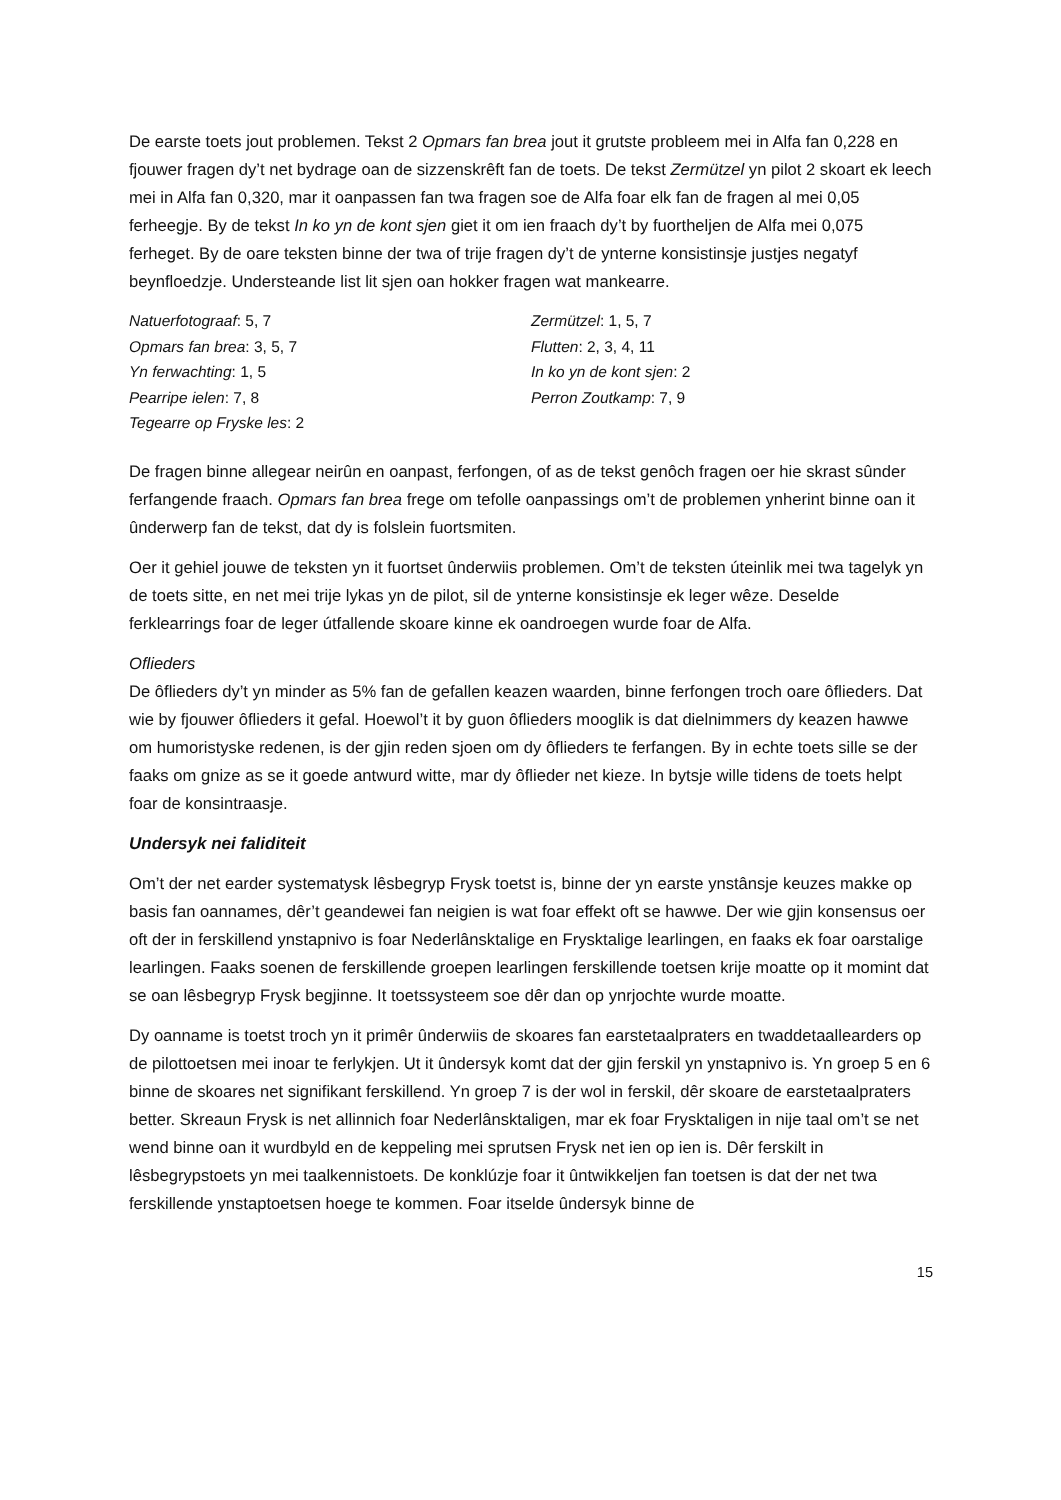De earste toets jout problemen. Tekst 2 Opmars fan brea jout it grutste probleem mei in Alfa fan 0,228 en fjouwer fragen dy’t net bydrage oan de sizzenskrêft fan de toets. De tekst Zermützel yn pilot 2 skoart ek leech mei in Alfa fan 0,320, mar it oanpassen fan twa fragen soe de Alfa foar elk fan de fragen al mei 0,05 ferheegje. By de tekst In ko yn de kont sjen giet it om ien fraach dy’t by fuortheljen de Alfa mei 0,075 ferheget. By de oare teksten binne der twa of trije fragen dy’t de ynterne konsistinsje justjes negatyf beynfloedzje. Understeande list lit sjen oan hokker fragen wat mankearre.
Natuerfotograaf: 5, 7
Opmars fan brea: 3, 5, 7
Yn ferwachting: 1, 5
Pearripe ielen: 7, 8
Tegearre op Fryske les: 2
Zermützel: 1, 5, 7
Flutten: 2, 3, 4, 11
In ko yn de kont sjen: 2
Perron Zoutkamp: 7, 9
De fragen binne allegear neirûn en oanpast, ferfongen, of as de tekst genôch fragen oer hie skrast sûnder ferfangende fraach. Opmars fan brea frege om tefolle oanpassings om’t de problemen ynherint binne oan it ûnderwerp fan de tekst, dat dy is folslein fuortsmiten.
Oer it gehiel jouwe de teksten yn it fuortset ûnderwiis problemen. Om’t de teksten úteinlik mei twa tagelyk yn de toets sitte, en net mei trije lykas yn de pilot, sil de ynterne konsistinsje ek leger wêze. Deselde ferklearrings foar de leger útfallende skoare kinne ek oandroegen wurde foar de Alfa.
Oflieders
De ôflieders dy’t yn minder as 5% fan de gefallen keazen waarden, binne ferfongen troch oare ôflieders. Dat wie by fjouwer ôflieders it gefal. Hoewol’t it by guon ôflieders mooglik is dat dielnimmers dy keazen hawwe om humoristyske redenen, is der gjin reden sjoen om dy ôflieders te ferfangen. By in echte toets sille se der faaks om gnize as se it goede antwurd witte, mar dy ôflieder net kieze. In bytsje wille tidens de toets helpt foar de konsintraasje.
Undersyk nei faliditeit
Om’t der net earder systematysk lêsbegryp Frysk toetst is, binne der yn earste ynstânsje keuzes makke op basis fan oannames, dêr’t geandewei fan neigien is wat foar effekt oft se hawwe. Der wie gjin konsensus oer oft der in ferskillend ynstapnivo is foar Nederlânsktalige en Frysktalige learlingen, en faaks ek foar oarstalige learlingen. Faaks soenen de ferskillende groepen learlingen ferskillende toetsen krije moatte op it momint dat se oan lêsbegryp Frysk begjinne. It toetssysteem soe dêr dan op ynrjochte wurde moatte.
Dy oanname is toetst troch yn it primêr ûnderwiis de skoares fan earstetaalpraters en twaddetaallearders op de pilottoetsen mei inoar te ferlykjen. Ut it ûndersyk komt dat der gjin ferskil yn ynstapnivo is. Yn groep 5 en 6 binne de skoares net signifikant ferskillend. Yn groep 7 is der wol in ferskil, dêr skoare de earstetaalpraters better. Skreaun Frysk is net allinnich foar Nederlânsktaligen, mar ek foar Frysktaligen in nije taal om’t se net wend binne oan it wurdbyld en de keppeling mei sprutsen Frysk net ien op ien is. Dêr ferskilt in lêsbegrypstoets yn mei taalkennistoets. De konklúzje foar it ûntwikkeljen fan toetsen is dat der net twa ferskillende ynstaptoetsen hoege te kommen. Foar itselde ûndersyk binne de
15